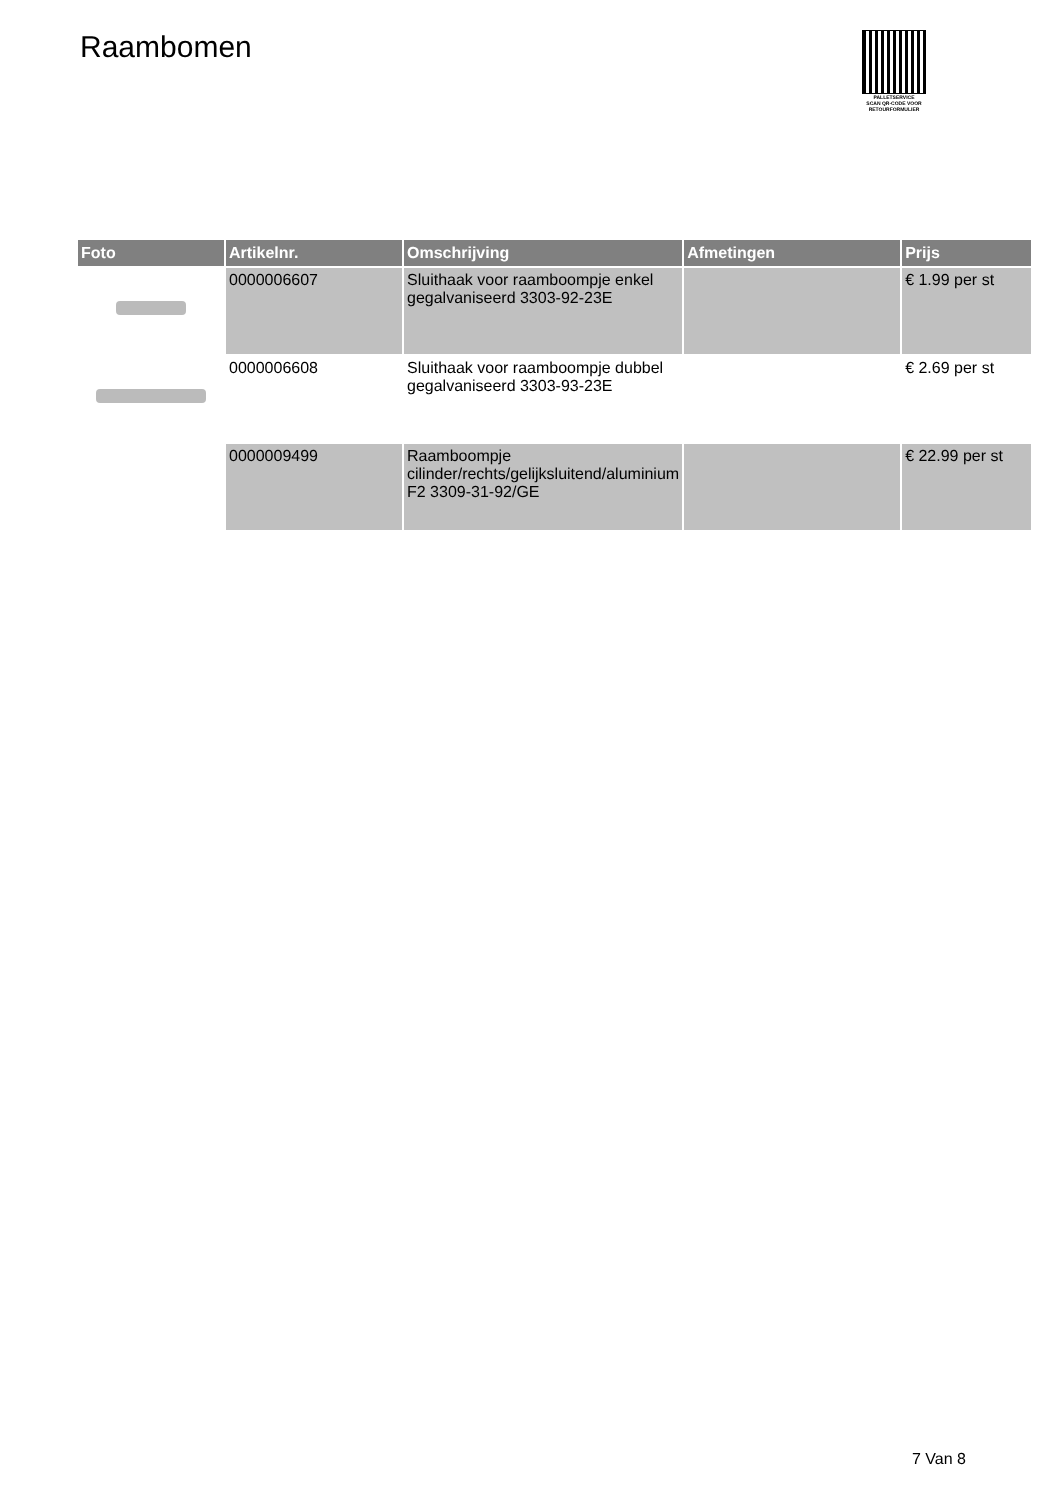Raambomen
PALLETSERVICE
SCAN QR-CODE VOOR RETOURFORMULIER
| Foto | Artikelnr. | Omschrijving | Afmetingen | Prijs |
| --- | --- | --- | --- | --- |
| | 0000006607 | Sluithaak voor raamboompje enkel gegalvaniseerd 3303-92-23E | | € 1.99 per st |
| | 0000006608 | Sluithaak voor raamboompje dubbel gegalvaniseerd 3303-93-23E | | € 2.69 per st |
| | 0000009499 | Raamboompje cilinder/rechts/gelijksluitend/aluminium F2 3309-31-92/GE | | € 22.99 per st |
7 Van 8